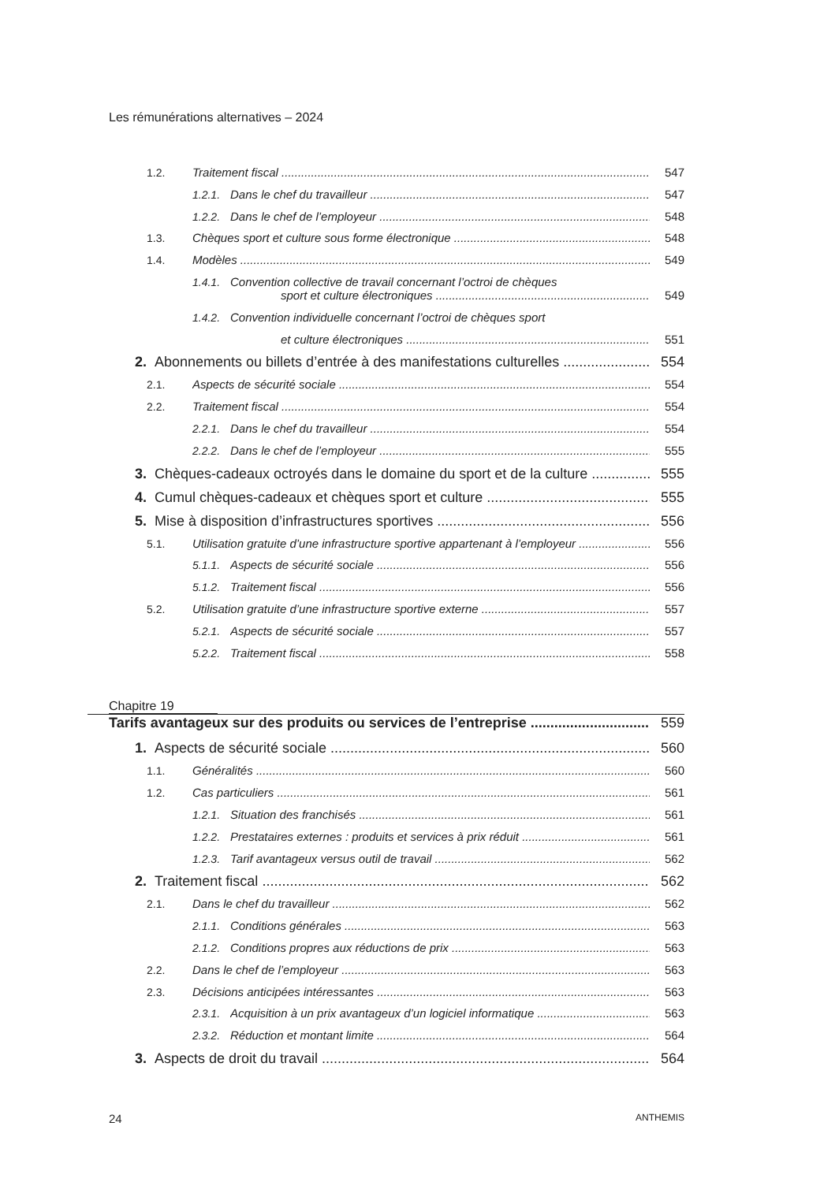Les rémunérations alternatives – 2024
1.2. Traitement fiscal 547
1.2.1. Dans le chef du travailleur 547
1.2.2. Dans le chef de l’employeur 548
1.3. Chèques sport et culture sous forme électronique 548
1.4. Modèles 549
1.4.1. Convention collective de travail concernant l’octroi de chèques
sport et culture électroniques 549
1.4.2. Convention individuelle concernant l’octroi de chèques sport
et culture électroniques 551
2. Abonnements ou billets d’entrée à des manifestations culturelles 554
2.1. Aspects de sécurité sociale 554
2.2. Traitement fiscal 554
2.2.1. Dans le chef du travailleur 554
2.2.2. Dans le chef de l’employeur 555
3. Chèques-cadeaux octroyés dans le domaine du sport et de la culture 555
4. Cumul chèques-cadeaux et chèques sport et culture 555
5. Mise à disposition d’infrastructures sportives 556
5.1. Utilisation gratuite d’une infrastructure sportive appartenant à l’employeur 556
5.1.1. Aspects de sécurité sociale 556
5.1.2. Traitement fiscal 556
5.2. Utilisation gratuite d’une infrastructure sportive externe 557
5.2.1. Aspects de sécurité sociale 557
5.2.2. Traitement fiscal 558
Chapitre 19
Tarifs avantageux sur des produits ou services de l’entreprise 559
1. Aspects de sécurité sociale 560
1.1. Généralités 560
1.2. Cas particuliers 561
1.2.1. Situation des franchisés 561
1.2.2. Prestataires externes : produits et services à prix réduit 561
1.2.3. Tarif avantageux versus outil de travail 562
2. Traitement fiscal 562
2.1. Dans le chef du travailleur 562
2.1.1. Conditions générales 563
2.1.2. Conditions propres aux réductions de prix 563
2.2. Dans le chef de l’employeur 563
2.3. Décisions anticipées intéressantes 563
2.3.1. Acquisition à un prix avantageux d’un logiciel informatique 563
2.3.2. Réduction et montant limite 564
3. Aspects de droit du travail 564
24 ANTHEMIS